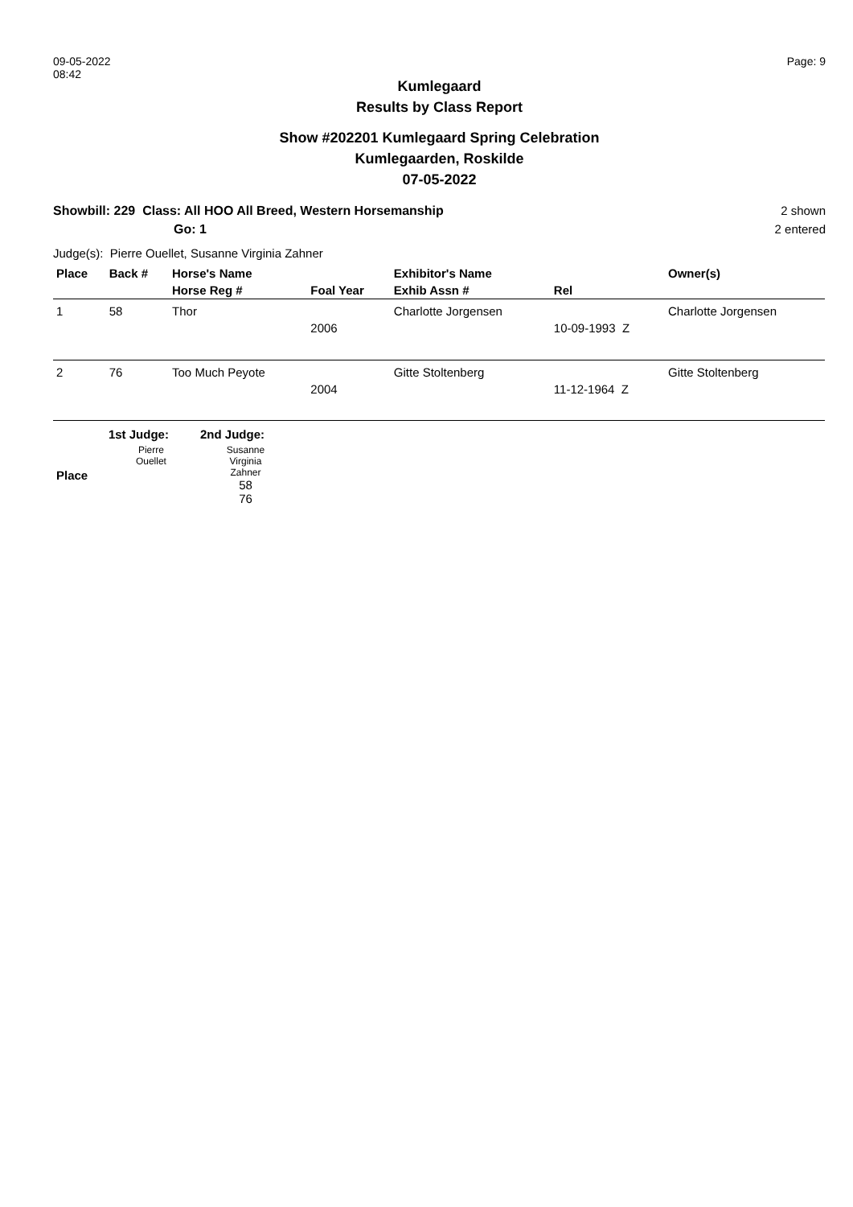09-05-2022
08:42
Page: 9
Kumlegaard
Results by Class Report
Show #202201 Kumlegaard Spring Celebration
Kumlegaarden, Roskilde
07-05-2022
Showbill: 229 Class: All HOO All Breed, Western Horsemanship
Go: 1
2 shown
2 entered
Judge(s): Pierre Ouellet, Susanne Virginia Zahner
| Place | Back # | Horse's Name | | Exhibitor's Name | | Owner(s) |
| --- | --- | --- | --- | --- | --- | --- |
| | | Horse Reg # | Foal Year | Exhib Assn # | Rel | |
| 1 | 58 | Thor | | Charlotte Jorgensen | | Charlotte Jorgensen |
| | | | 2006 | | 10-09-1993 Z | |
| 2 | 76 | Too Much Peyote | | Gitte Stoltenberg | | Gitte Stoltenberg |
| | | | 2004 | | 11-12-1964 Z | |
| | 1st Judge: | 2nd Judge: |
| --- | --- | --- |
| Place | Pierre Ouellet | Susanne Virginia Zahner 58 76 |